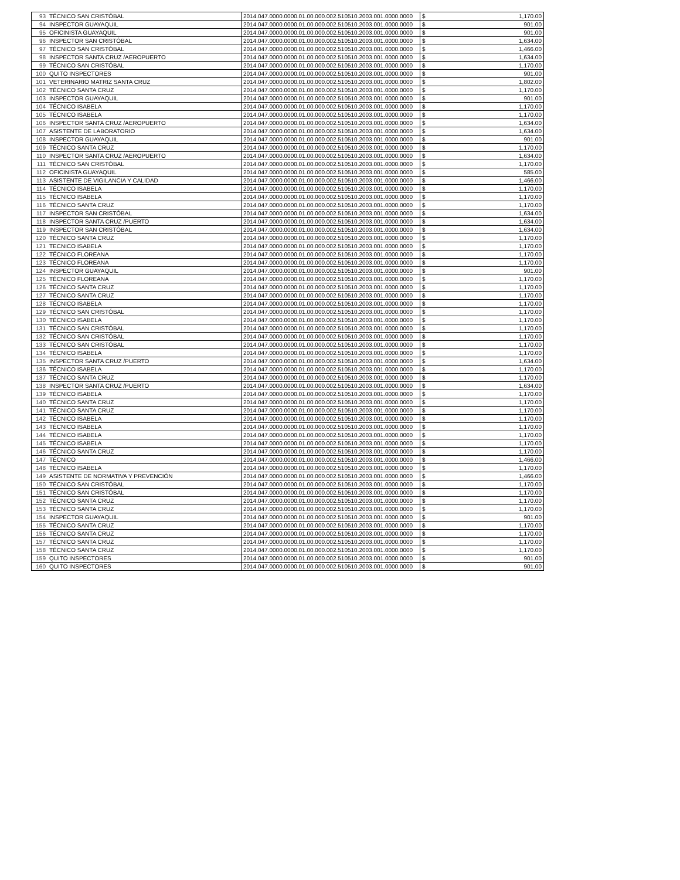| 93 | TÉCNICO SAN CRISTÓBAL | 2014.047.0000.0000.01.00.000.002.510510.2003.001.0000.0000 | $ | 1,170.00 |
| 94 | INSPECTOR GUAYAQUIL | 2014.047.0000.0000.01.00.000.002.510510.2003.001.0000.0000 | $ | 901.00 |
| 95 | OFICINISTA GUAYAQUIL | 2014.047.0000.0000.01.00.000.002.510510.2003.001.0000.0000 | $ | 901.00 |
| 96 | INSPECTOR SAN CRISTÓBAL | 2014.047.0000.0000.01.00.000.002.510510.2003.001.0000.0000 | $ | 1,634.00 |
| 97 | TÉCNICO SAN CRISTÓBAL | 2014.047.0000.0000.01.00.000.002.510510.2003.001.0000.0000 | $ | 1,466.00 |
| 98 | INSPECTOR SANTA CRUZ /AEROPUERTO | 2014.047.0000.0000.01.00.000.002.510510.2003.001.0000.0000 | $ | 1,634.00 |
| 99 | TÉCNICO SAN CRISTÓBAL | 2014.047.0000.0000.01.00.000.002.510510.2003.001.0000.0000 | $ | 1,170.00 |
| 100 | QUITO INSPECTORES | 2014.047.0000.0000.01.00.000.002.510510.2003.001.0000.0000 | $ | 901.00 |
| 101 | VETERINARIO MATRIZ SANTA CRUZ | 2014.047.0000.0000.01.00.000.002.510510.2003.001.0000.0000 | $ | 1,802.00 |
| 102 | TÉCNICO SANTA CRUZ | 2014.047.0000.0000.01.00.000.002.510510.2003.001.0000.0000 | $ | 1,170.00 |
| 103 | INSPECTOR GUAYAQUIL | 2014.047.0000.0000.01.00.000.002.510510.2003.001.0000.0000 | $ | 901.00 |
| 104 | TÉCNICO ISABELA | 2014.047.0000.0000.01.00.000.002.510510.2003.001.0000.0000 | $ | 1,170.00 |
| 105 | TÉCNICO ISABELA | 2014.047.0000.0000.01.00.000.002.510510.2003.001.0000.0000 | $ | 1,170.00 |
| 106 | INSPECTOR SANTA CRUZ /AEROPUERTO | 2014.047.0000.0000.01.00.000.002.510510.2003.001.0000.0000 | $ | 1,634.00 |
| 107 | ASISTENTE DE LABORATORIO | 2014.047.0000.0000.01.00.000.002.510510.2003.001.0000.0000 | $ | 1,634.00 |
| 108 | INSPECTOR GUAYAQUIL | 2014.047.0000.0000.01.00.000.002.510510.2003.001.0000.0000 | $ | 901.00 |
| 109 | TÉCNICO SANTA CRUZ | 2014.047.0000.0000.01.00.000.002.510510.2003.001.0000.0000 | $ | 1,170.00 |
| 110 | INSPECTOR SANTA CRUZ /AEROPUERTO | 2014.047.0000.0000.01.00.000.002.510510.2003.001.0000.0000 | $ | 1,634.00 |
| 111 | TÉCNICO SAN CRISTÓBAL | 2014.047.0000.0000.01.00.000.002.510510.2003.001.0000.0000 | $ | 1,170.00 |
| 112 | OFICINISTA GUAYAQUIL | 2014.047.0000.0000.01.00.000.002.510510.2003.001.0000.0000 | $ | 585.00 |
| 113 | ASISTENTE DE VIGILANCIA Y CALIDAD | 2014.047.0000.0000.01.00.000.002.510510.2003.001.0000.0000 | $ | 1,466.00 |
| 114 | TÉCNICO ISABELA | 2014.047.0000.0000.01.00.000.002.510510.2003.001.0000.0000 | $ | 1,170.00 |
| 115 | TÉCNICO ISABELA | 2014.047.0000.0000.01.00.000.002.510510.2003.001.0000.0000 | $ | 1,170.00 |
| 116 | TÉCNICO SANTA CRUZ | 2014.047.0000.0000.01.00.000.002.510510.2003.001.0000.0000 | $ | 1,170.00 |
| 117 | INSPECTOR SAN CRISTÓBAL | 2014.047.0000.0000.01.00.000.002.510510.2003.001.0000.0000 | $ | 1,634.00 |
| 118 | INSPECTOR SANTA CRUZ /PUERTO | 2014.047.0000.0000.01.00.000.002.510510.2003.001.0000.0000 | $ | 1,634.00 |
| 119 | INSPECTOR SAN CRISTÓBAL | 2014.047.0000.0000.01.00.000.002.510510.2003.001.0000.0000 | $ | 1,634.00 |
| 120 | TÉCNICO SANTA CRUZ | 2014.047.0000.0000.01.00.000.002.510510.2003.001.0000.0000 | $ | 1,170.00 |
| 121 | TECNICO ISABELA | 2014.047.0000.0000.01.00.000.002.510510.2003.001.0000.0000 | $ | 1,170.00 |
| 122 | TÉCNICO FLOREANA | 2014.047.0000.0000.01.00.000.002.510510.2003.001.0000.0000 | $ | 1,170.00 |
| 123 | TÉCNICO FLOREANA | 2014.047.0000.0000.01.00.000.002.510510.2003.001.0000.0000 | $ | 1,170.00 |
| 124 | INSPECTOR GUAYAQUIL | 2014.047.0000.0000.01.00.000.002.510510.2003.001.0000.0000 | $ | 901.00 |
| 125 | TÉCNICO FLOREANA | 2014.047.0000.0000.01.00.000.002.510510.2003.001.0000.0000 | $ | 1,170.00 |
| 126 | TÉCNICO SANTA CRUZ | 2014.047.0000.0000.01.00.000.002.510510.2003.001.0000.0000 | $ | 1,170.00 |
| 127 | TÉCNICO SANTA CRUZ | 2014.047.0000.0000.01.00.000.002.510510.2003.001.0000.0000 | $ | 1,170.00 |
| 128 | TÉCNICO ISABELA | 2014.047.0000.0000.01.00.000.002.510510.2003.001.0000.0000 | $ | 1,170.00 |
| 129 | TÉCNICO SAN CRISTÓBAL | 2014.047.0000.0000.01.00.000.002.510510.2003.001.0000.0000 | $ | 1,170.00 |
| 130 | TÉCNICO ISABELA | 2014.047.0000.0000.01.00.000.002.510510.2003.001.0000.0000 | $ | 1,170.00 |
| 131 | TÉCNICO SAN CRISTÓBAL | 2014.047.0000.0000.01.00.000.002.510510.2003.001.0000.0000 | $ | 1,170.00 |
| 132 | TÉCNICO SAN CRISTÓBAL | 2014.047.0000.0000.01.00.000.002.510510.2003.001.0000.0000 | $ | 1,170.00 |
| 133 | TÉCNICO SAN CRISTÓBAL | 2014.047.0000.0000.01.00.000.002.510510.2003.001.0000.0000 | $ | 1,170.00 |
| 134 | TÉCNICO ISABELA | 2014.047.0000.0000.01.00.000.002.510510.2003.001.0000.0000 | $ | 1,170.00 |
| 135 | INSPECTOR SANTA CRUZ /PUERTO | 2014.047.0000.0000.01.00.000.002.510510.2003.001.0000.0000 | $ | 1,634.00 |
| 136 | TÉCNICO ISABELA | 2014.047.0000.0000.01.00.000.002.510510.2003.001.0000.0000 | $ | 1,170.00 |
| 137 | TÉCNICO SANTA CRUZ | 2014.047.0000.0000.01.00.000.002.510510.2003.001.0000.0000 | $ | 1,170.00 |
| 138 | INSPECTOR SANTA CRUZ /PUERTO | 2014.047.0000.0000.01.00.000.002.510510.2003.001.0000.0000 | $ | 1,634.00 |
| 139 | TÉCNICO ISABELA | 2014.047.0000.0000.01.00.000.002.510510.2003.001.0000.0000 | $ | 1,170.00 |
| 140 | TÉCNICO SANTA CRUZ | 2014.047.0000.0000.01.00.000.002.510510.2003.001.0000.0000 | $ | 1,170.00 |
| 141 | TÉCNICO SANTA CRUZ | 2014.047.0000.0000.01.00.000.002.510510.2003.001.0000.0000 | $ | 1,170.00 |
| 142 | TÉCNICO ISABELA | 2014.047.0000.0000.01.00.000.002.510510.2003.001.0000.0000 | $ | 1,170.00 |
| 143 | TÉCNICO ISABELA | 2014.047.0000.0000.01.00.000.002.510510.2003.001.0000.0000 | $ | 1,170.00 |
| 144 | TÉCNICO ISABELA | 2014.047.0000.0000.01.00.000.002.510510.2003.001.0000.0000 | $ | 1,170.00 |
| 145 | TÉCNICO ISABELA | 2014.047.0000.0000.01.00.000.002.510510.2003.001.0000.0000 | $ | 1,170.00 |
| 146 | TÉCNICO SANTA CRUZ | 2014.047.0000.0000.01.00.000.002.510510.2003.001.0000.0000 | $ | 1,170.00 |
| 147 | TÉCNICO | 2014.047.0000.0000.01.00.000.002.510510.2003.001.0000.0000 | $ | 1,466.00 |
| 148 | TÉCNICO ISABELA | 2014.047.0000.0000.01.00.000.002.510510.2003.001.0000.0000 | $ | 1,170.00 |
| 149 | ASISTENTE DE NORMATIVA Y PREVENCIÓN | 2014.047.0000.0000.01.00.000.002.510510.2003.001.0000.0000 | $ | 1,466.00 |
| 150 | TÉCNICO SAN CRISTÓBAL | 2014.047.0000.0000.01.00.000.002.510510.2003.001.0000.0000 | $ | 1,170.00 |
| 151 | TÉCNICO SAN CRISTÓBAL | 2014.047.0000.0000.01.00.000.002.510510.2003.001.0000.0000 | $ | 1,170.00 |
| 152 | TÉCNICO SANTA CRUZ | 2014.047.0000.0000.01.00.000.002.510510.2003.001.0000.0000 | $ | 1,170.00 |
| 153 | TÉCNICO SANTA CRUZ | 2014.047.0000.0000.01.00.000.002.510510.2003.001.0000.0000 | $ | 1,170.00 |
| 154 | INSPECTOR GUAYAQUIL | 2014.047.0000.0000.01.00.000.002.510510.2003.001.0000.0000 | $ | 901.00 |
| 155 | TÉCNICO SANTA CRUZ | 2014.047.0000.0000.01.00.000.002.510510.2003.001.0000.0000 | $ | 1,170.00 |
| 156 | TÉCNICO SANTA CRUZ | 2014.047.0000.0000.01.00.000.002.510510.2003.001.0000.0000 | $ | 1,170.00 |
| 157 | TÉCNICO SANTA CRUZ | 2014.047.0000.0000.01.00.000.002.510510.2003.001.0000.0000 | $ | 1,170.00 |
| 158 | TÉCNICO SANTA CRUZ | 2014.047.0000.0000.01.00.000.002.510510.2003.001.0000.0000 | $ | 1,170.00 |
| 159 | QUITO INSPECTORES | 2014.047.0000.0000.01.00.000.002.510510.2003.001.0000.0000 | $ | 901.00 |
| 160 | QUITO INSPECTORES | 2014.047.0000.0000.01.00.000.002.510510.2003.001.0000.0000 | $ | 901.00 |